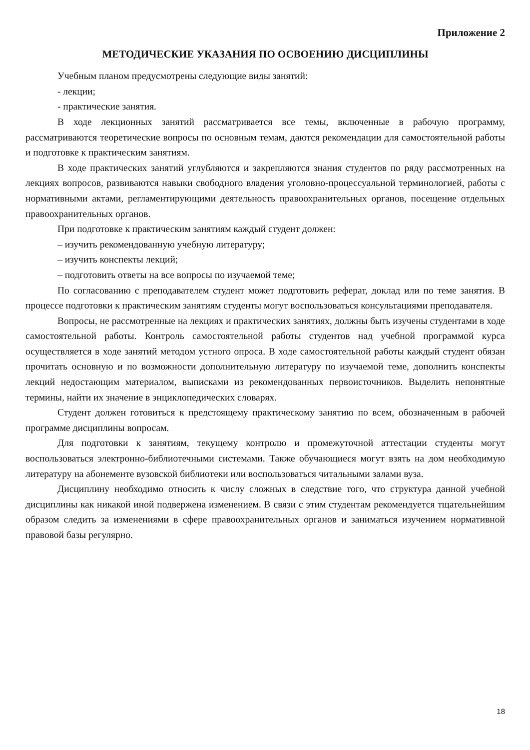Приложение 2
МЕТОДИЧЕСКИЕ УКАЗАНИЯ ПО ОСВОЕНИЮ ДИСЦИПЛИНЫ
Учебным планом предусмотрены следующие виды занятий:
- лекции;
- практические занятия.
В ходе лекционных занятий рассматривается все темы, включенные в рабочую программу, рассматриваются теоретические вопросы по основным темам, даются рекомендации для самостоятельной работы и подготовке к практическим занятиям.
В ходе практических занятий углубляются и закрепляются знания студентов по ряду рассмотренных на лекциях вопросов, развиваются навыки свободного владения уголовно-процессуальной терминологией, работы с нормативными актами, регламентирующими деятельность правоохранительных органов, посещение отдельных правоохранительных органов.
При подготовке к практическим занятиям каждый студент должен:
– изучить рекомендованную учебную литературу;
– изучить конспекты лекций;
– подготовить ответы на все вопросы по изучаемой теме;
По согласованию с преподавателем студент может подготовить реферат, доклад или по теме занятия. В процессе подготовки к практическим занятиям студенты могут воспользоваться консультациями преподавателя.
Вопросы, не рассмотренные на лекциях и практических занятиях, должны быть изучены студентами в ходе самостоятельной работы. Контроль самостоятельной работы студентов над учебной программой курса осуществляется в ходе занятий методом устного опроса. В ходе самостоятельной работы каждый студент обязан прочитать основную и по возможности дополнительную литературу по изучаемой теме, дополнить конспекты лекций недостающим материалом, выписками из рекомендованных первоисточников. Выделить непонятные термины, найти их значение в энциклопедических словарях.
Студент должен готовиться к предстоящему практическому занятию по всем, обозначенным в рабочей программе дисциплины вопросам.
Для подготовки к занятиям, текущему контролю и промежуточной аттестации студенты могут воспользоваться электронно-библиотечными системами. Также обучающиеся могут взять на дом необходимую литературу на абонементе вузовской библиотеки или воспользоваться читальными залами вуза.
Дисциплину необходимо относить к числу сложных в следствие того, что структура данной учебной дисциплины как никакой иной подвержена изменением. В связи с этим студентам рекомендуется тщательнейшим образом следить за изменениями в сфере правоохранительных органов и заниматься изучением нормативной правовой базы регулярно.
18